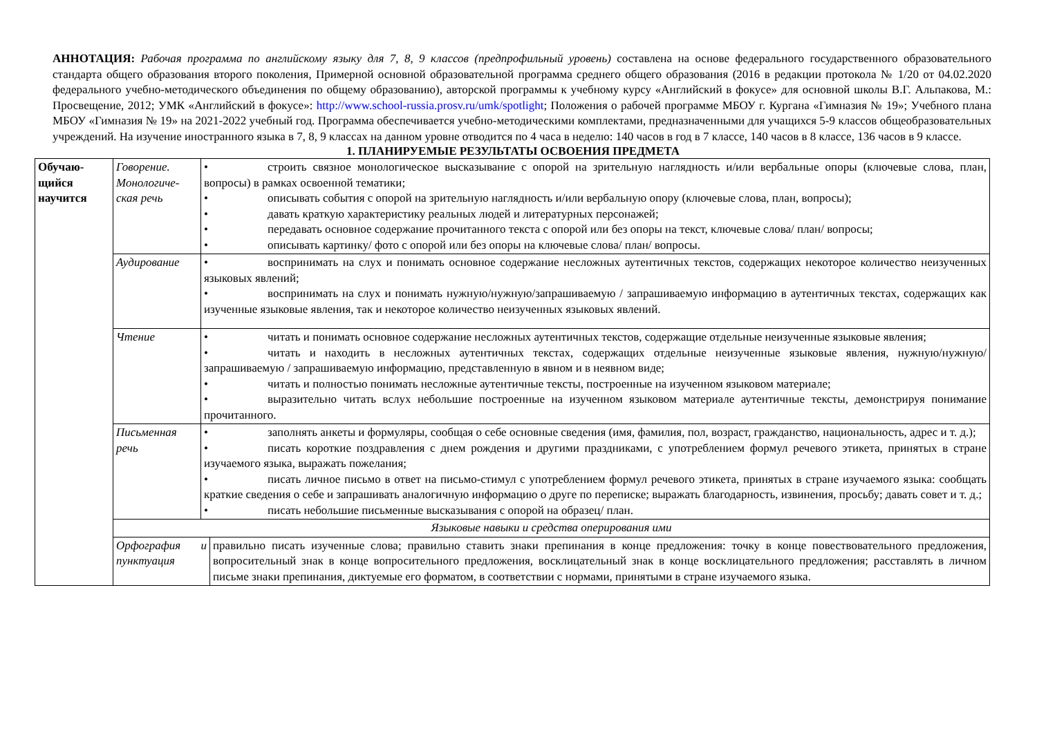АННОТАЦИЯ: Рабочая программа по английскому языку для 7, 8, 9 классов (предпрофильный уровень) составлена на основе федерального государственного образовательного стандарта общего образования второго поколения, Примерной основной образовательной программа среднего общего образования (2016 в редакции протокола № 1/20 от 04.02.2020 федерального учебно-методического объединения по общему образованию), авторской программы к учебному курсу «Английский в фокусе» для основной школы В.Г. Альпакова, М.: Просвещение, 2012; УМК «Английский в фокусе»: http://www.school-russia.prosv.ru/umk/spotlight; Положения о рабочей программе МБОУ г. Кургана «Гимназия № 19»; Учебного плана МБОУ «Гимназия № 19» на 2021-2022 учебный год. Программа обеспечивается учебно-методическими комплектами, предназначенными для учащихся 5-9 классов общеобразовательных учреждений. На изучение иностранного языка в 7, 8, 9 классах на данном уровне отводится по 4 часа в неделю: 140 часов в год в 7 классе, 140 часов в 8 классе, 136 часов в 9 классе.
1. ПЛАНИРУЕМЫЕ РЕЗУЛЬТАТЫ ОСВОЕНИЯ ПРЕДМЕТА
| Обучаю- щийся научится | Говорение. Монологиче-ская речь | • строить связное монологическое высказывание с опорой на зрительную наглядность и/или вербальные опоры (ключевые слова, план, вопросы) в рамках освоенной тематики; • описывать события с опорой на зрительную наглядность и/или вербальную опору (ключевые слова, план, вопросы); • давать краткую характеристику реальных людей и литературных персонажей; • передавать основное содержание прочитанного текста с опорой или без опоры на текст, ключевые слова/ план/ вопросы; • описывать картинку/ фото с опорой или без опоры на ключевые слова/ план/ вопросы. | |
| | Аудирование | • воспринимать на слух и понимать основное содержание несложных аутентичных текстов, содержащих некоторое количество неизученных языковых явлений; • воспринимать на слух и понимать нужную/нужную/запрашиваемую / запрашиваемую информацию в аутентичных текстах, содержащих как изученные языковые явления, так и некоторое количество неизученных языковых явлений. | |
| | Чтение | • читать и понимать основное содержание несложных аутентичных текстов, содержащие отдельные неизученные языковые явления; • читать и находить в несложных аутентичных текстах, содержащих отдельные неизученные языковые явления, нужную/нужную/запрашиваемую / запрашиваемую информацию, представленную в явном и в неявном виде; • читать и полностью понимать несложные аутентичные тексты, построенные на изученном языковом материале; • выразительно читать вслух небольшие построенные на изученном языковом материале аутентичные тексты, демонстрируя понимание прочитанного. | |
| | Письменная речь | • заполнять анкеты и формуляры, сообщая о себе основные сведения (имя, фамилия, пол, возраст, гражданство, национальность, адрес и т. д.); • писать короткие поздравления с днем рождения и другими праздниками, с употреблением формул речевого этикета, принятых в стране изучаемого языка, выражать пожелания; • писать личное письмо в ответ на письмо-стимул с употреблением формул речевого этикета, принятых в стране изучаемого языка: сообщать краткие сведения о себе и запрашивать аналогичную информацию о друге по переписке; выражать благодарность, извинения, просьбу; давать совет и т. д.; • писать небольшие письменные высказывания с опорой на образец/ план. | |
| | Языковые навыки и средства оперирования ими | | |
| | Орфография и пунктуация | | правильно писать изученные слова; правильно ставить знаки препинания в конце предложения: точку в конце повествовательного предложения, вопросительный знак в конце вопросительного предложения, восклицательный знак в конце восклицательного предложения; расставлять в личном письме знаки препинания, диктуемые его форматом, в соответствии с нормами, принятыми в стране изучаемого языка. |